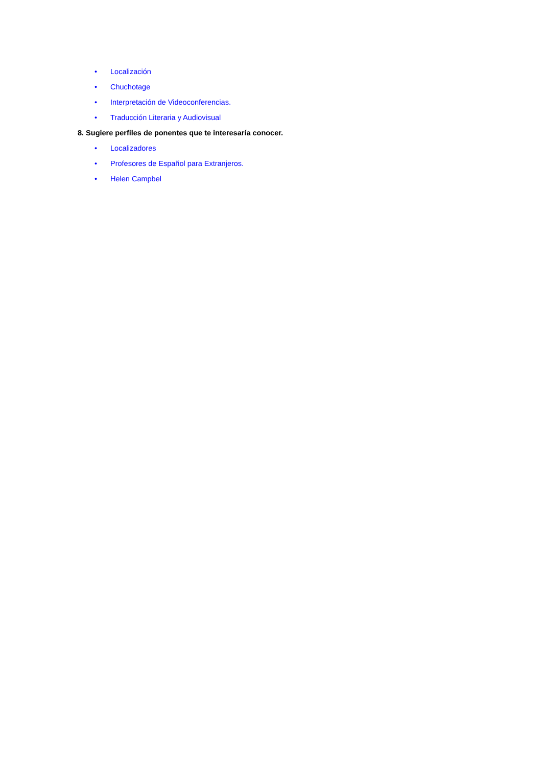• Localización
• Chuchotage
• Interpretación de Videoconferencias.
• Traducción Literaria y Audiovisual
8. Sugiere perfiles de ponentes que te interesaría conocer.
• Localizadores
• Profesores de Español para Extranjeros.
• Helen Campbel